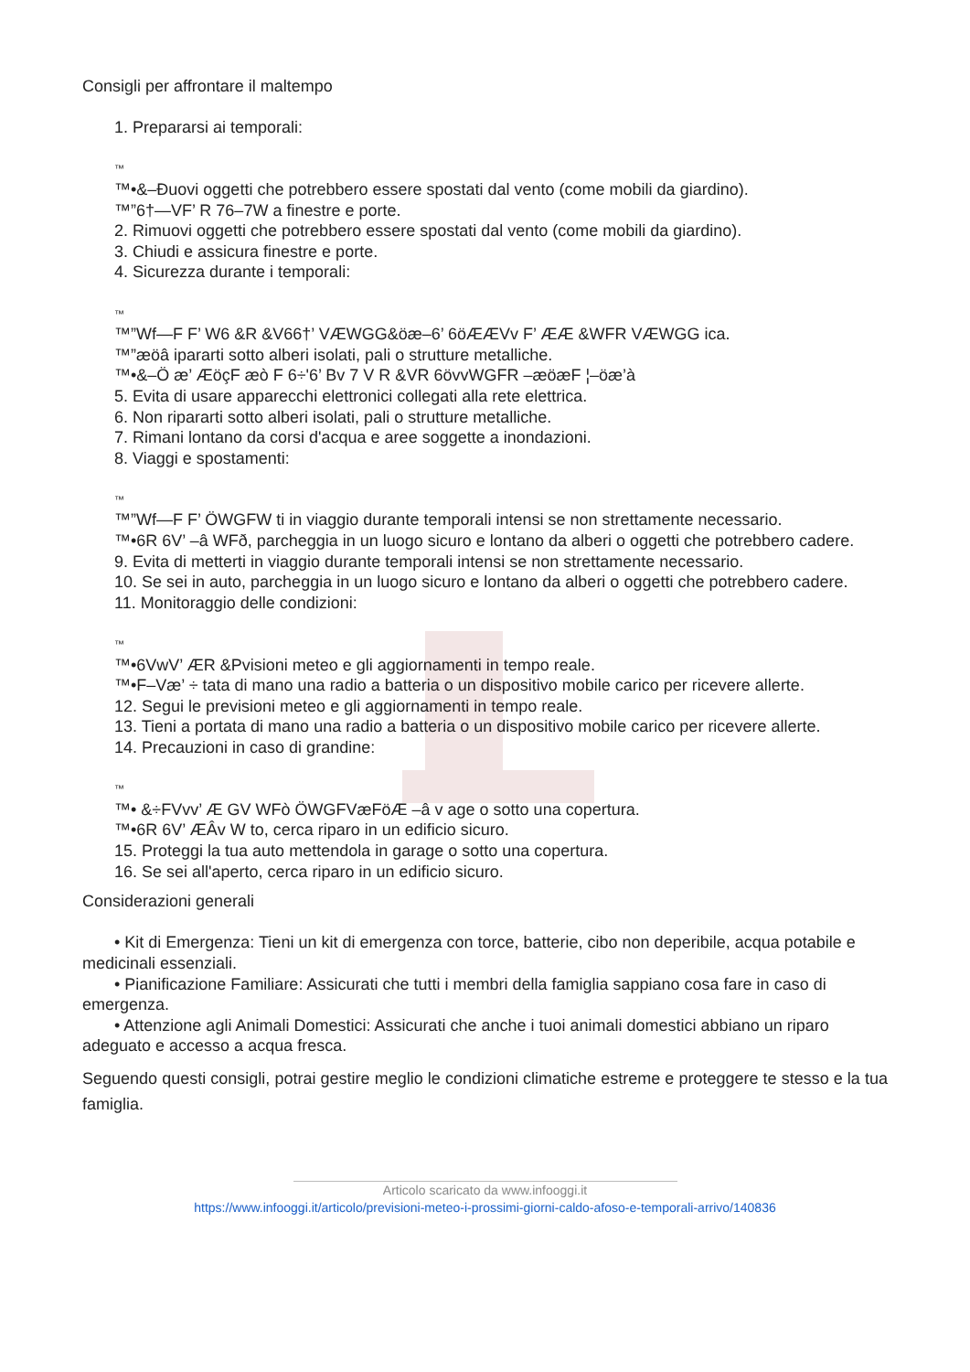Consigli per affrontare il maltempo
1. Prepararsi ai temporali:
™
™•&–Ðuovi oggetti che potrebbero essere spostati dal vento (come mobili da giardino).
™”6†—VF’ R 76–7W a finestre e porte.
2. Rimuovi oggetti che potrebbero essere spostati dal vento (come mobili da giardino).
3. Chiudi e assicura finestre e porte.
4. Sicurezza durante i temporali:
™
™”Wf—F F’ W6 &R &V66†’ VÆWGG&öæ–6’ 6öÆÆVv F’ ÆÆ &WFR VÆWGG ica.
™”æöâ ipararti sotto alberi isolati, pali o strutture metalliche.
™•&–Ö æ’ ÆöçF æò F 6÷'6’ Bv 7 V R &VR 6övvWGFR –æöæF ¦–öæ’à
5. Evita di usare apparecchi elettronici collegati alla rete elettrica.
6. Non ripararti sotto alberi isolati, pali o strutture metalliche.
7. Rimani lontano da corsi d'acqua e aree soggette a inondazioni.
8. Viaggi e spostamenti:
™
™”Wf—F F’ ÖWGFW ti in viaggio durante temporali intensi se non strettamente necessario.
™•6R 6V’ –â WFð, parcheggia in un luogo sicuro e lontano da alberi o oggetti che potrebbero cadere.
9. Evita di metterti in viaggio durante temporali intensi se non strettamente necessario.
10. Se sei in auto, parcheggia in un luogo sicuro e lontano da alberi o oggetti che potrebbero cadere.
11. Monitoraggio delle condizioni:
™
™•6VwV’ ÆR &Pvisioni meteo e gli aggiornamenti in tempo reale.
™•F–Væ’ ÷ tata di mano una radio a batteria o un dispositivo mobile carico per ricevere allerte.
12. Segui le previsioni meteo e gli aggiornamenti in tempo reale.
13. Tieni a portata di mano una radio a batteria o un dispositivo mobile carico per ricevere allerte.
14. Precauzioni in caso di grandine:
™
™• &÷FVvv’ Æ GV WFò ÖWGFVæFöÆ –â v age o sotto una copertura.
™•6R 6V’ ÆÂv W to, cerca riparo in un edificio sicuro.
15. Proteggi la tua auto mettendola in garage o sotto una copertura.
16. Se sei all'aperto, cerca riparo in un edificio sicuro.
Considerazioni generali
• Kit di Emergenza: Tieni un kit di emergenza con torce, batterie, cibo non deperibile, acqua potabile e medicinali essenziali.
• Pianificazione Familiare: Assicurati che tutti i membri della famiglia sappiano cosa fare in caso di emergenza.
• Attenzione agli Animali Domestici: Assicurati che anche i tuoi animali domestici abbiano un riparo adeguato e accesso a acqua fresca.
Seguendo questi consigli, potrai gestire meglio le condizioni climatiche estreme e proteggere te stesso e la tua famiglia.
Articolo scaricato da www.infooggi.it
https://www.infooggi.it/articolo/previsioni-meteo-i-prossimi-giorni-caldo-afoso-e-temporali-arrivo/140836